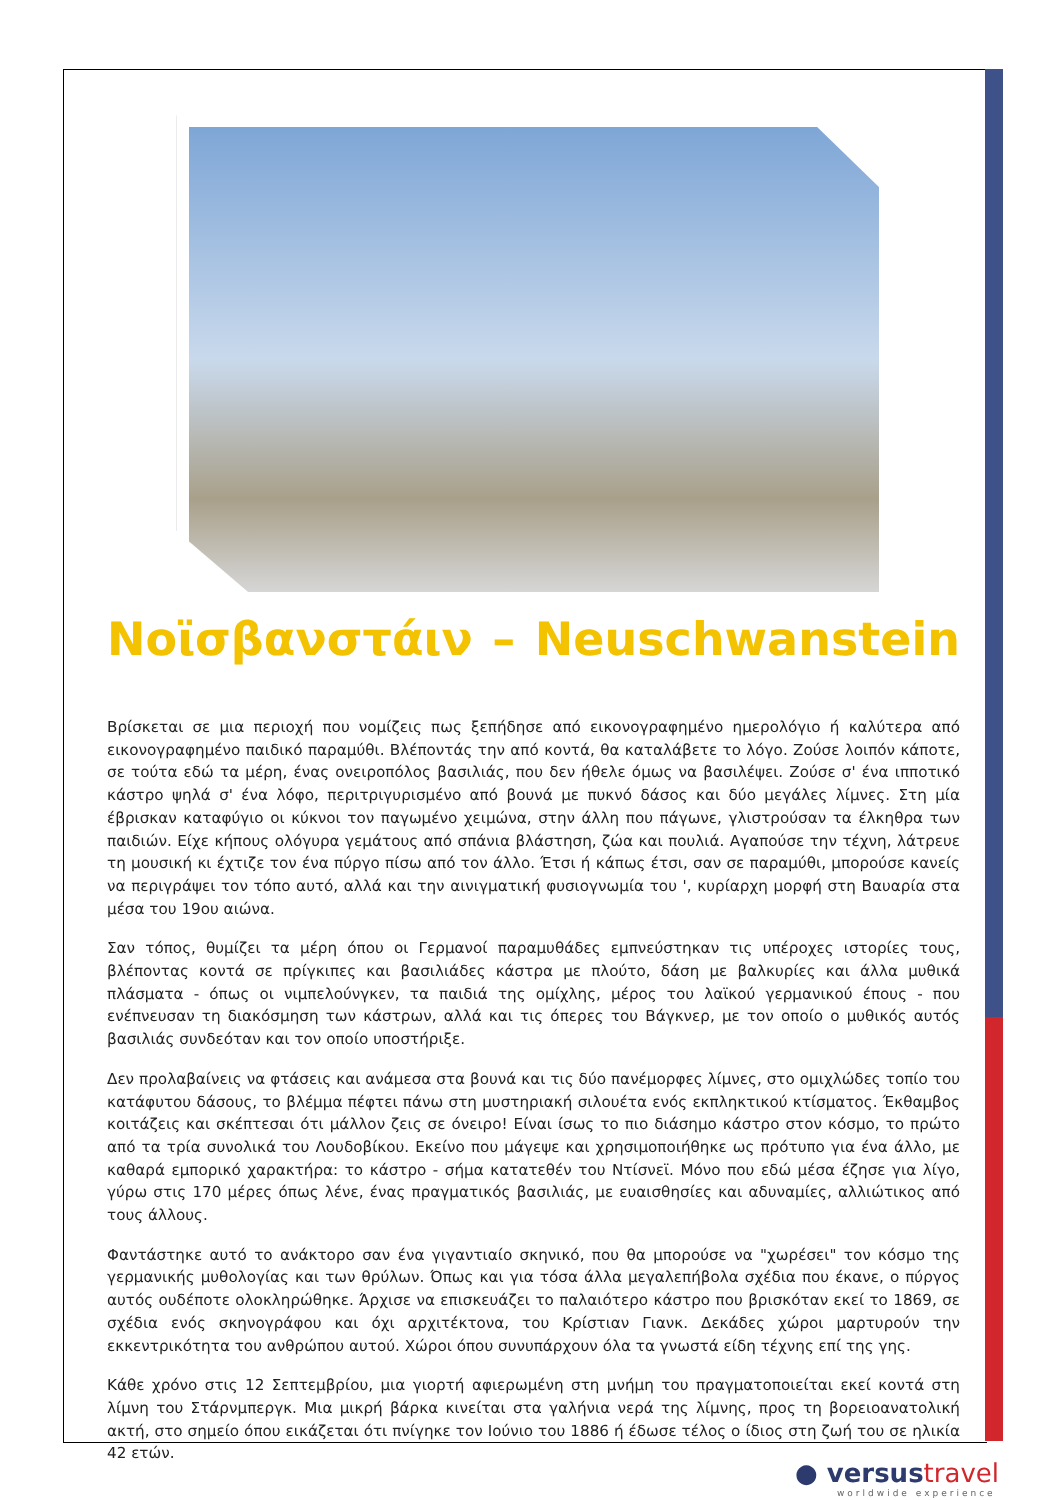Νοϊσβανστάιν – Neuschwanstein
Βρίσκεται σε μια περιοχή που νομίζεις πως ξεπήδησε από εικονογραφημένο ημερολόγιο ή καλύτερα από εικονογραφημένο παιδικό παραμύθι. Βλέποντάς την από κοντά, θα καταλάβετε το λόγο. Ζούσε λοιπόν κάποτε, σε τούτα εδώ τα μέρη, ένας ονειροπόλος βασιλιάς, που δεν ήθελε όμως να βασιλέψει. Ζούσε σ' ένα ιπποτικό κάστρο ψηλά σ' ένα λόφο, περιτριγυρισμένο από βουνά με πυκνό δάσος και δύο μεγάλες λίμνες. Στη μία έβρισκαν καταφύγιο οι κύκνοι τον παγωμένο χειμώνα, στην άλλη που πάγωνε, γλιστρούσαν τα έλκηθρα των παιδιών. Είχε κήπους ολόγυρα γεμάτους από σπάνια βλάστηση, ζώα και πουλιά. Αγαπούσε την τέχνη, λάτρευε τη μουσική κι έχτιζε τον ένα πύργο πίσω από τον άλλο. Έτσι ή κάπως έτσι, σαν σε παραμύθι, μπορούσε κανείς να περιγράψει τον τόπο αυτό, αλλά και την αινιγματική φυσιογνωμία του ', κυρίαρχη μορφή στη Βαυαρία στα μέσα του 19ου αιώνα.
Σαν τόπος, θυμίζει τα μέρη όπου οι Γερμανοί παραμυθάδες εμπνεύστηκαν τις υπέροχες ιστορίες τους, βλέποντας κοντά σε πρίγκιπες και βασιλιάδες κάστρα με πλούτο, δάση με βαλκυρίες και άλλα μυθικά πλάσματα - όπως οι νιμπελούνγκεν, τα παιδιά της ομίχλης, μέρος του λαϊκού γερμανικού έπους - που ενέπνευσαν τη διακόσμηση των κάστρων, αλλά και τις όπερες του Βάγκνερ, με τον οποίο ο μυθικός αυτός βασιλιάς συνδεόταν και τον οποίο υποστήριξε.
Δεν προλαβαίνεις να φτάσεις και ανάμεσα στα βουνά και τις δύο πανέμορφες λίμνες, στο ομιχλώδες τοπίο του κατάφυτου δάσους, το βλέμμα πέφτει πάνω στη μυστηριακή σιλουέτα ενός εκπληκτικού κτίσματος. Έκθαμβος κοιτάζεις και σκέπτεσαι ότι μάλλον ζεις σε όνειρο! Είναι ίσως το πιο διάσημο κάστρο στον κόσμο, το πρώτο από τα τρία συνολικά του Λουδοβίκου. Εκείνο που μάγεψε και χρησιμοποιήθηκε ως πρότυπο για ένα άλλο, με καθαρά εμπορικό χαρακτήρα: το κάστρο - σήμα κατατεθέν του Ντίσνεϊ. Μόνο που εδώ μέσα έζησε για λίγο, γύρω στις 170 μέρες όπως λένε, ένας πραγματικός βασιλιάς, με ευαισθησίες και αδυναμίες, αλλιώτικος από τους άλλους.
Φαντάστηκε αυτό το ανάκτορο σαν ένα γιγαντιαίο σκηνικό, που θα μπορούσε να "χωρέσει" τον κόσμο της γερμανικής μυθολογίας και των θρύλων. Όπως και για τόσα άλλα μεγαλεπήβολα σχέδια που έκανε, ο πύργος αυτός ουδέποτε ολοκληρώθηκε. Άρχισε να επισκευάζει το παλαιότερο κάστρο που βρισκόταν εκεί το 1869, σε σχέδια ενός σκηνογράφου και όχι αρχιτέκτονα, του Κρίστιαν Γιανκ. Δεκάδες χώροι μαρτυρούν την εκκεντρικότητα του ανθρώπου αυτού. Χώροι όπου συνυπάρχουν όλα τα γνωστά είδη τέχνης επί της γης.
Κάθε χρόνο στις 12 Σεπτεμβρίου, μια γιορτή αφιερωμένη στη μνήμη του πραγματοποιείται εκεί κοντά στη λίμνη του Στάρνμπεργκ. Μια μικρή βάρκα κινείται στα γαλήνια νερά της λίμνης, προς τη βορειοανατολική ακτή, στο σημείο όπου εικάζεται ότι πνίγηκε τον Ιούνιο του 1886 ή έδωσε τέλος ο ίδιος στη ζωή του σε ηλικία 42 ετών.
● versustravel
worldwide experience